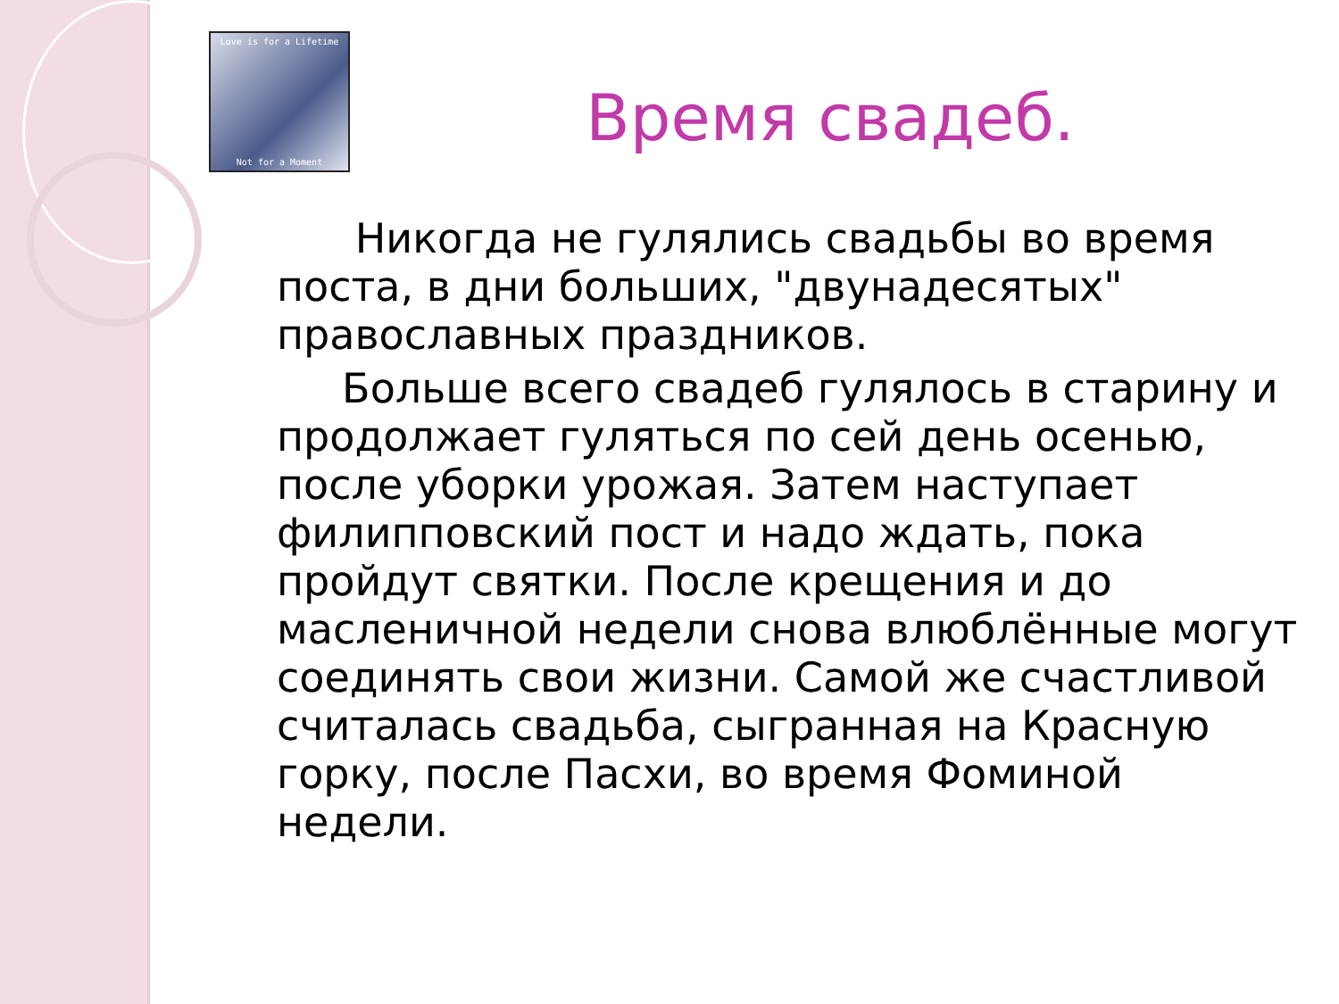Love is for a Lifetime
Not for a Moment
Время свадеб.
Никогда не гулялись свадьбы во время поста, в дни больших, "двунадесятых" православных праздников.
Больше всего свадеб гулялось в старину и продолжает гуляться по сей день осенью, после уборки урожая. Затем наступает филипповский пост и надо ждать, пока пройдут святки. После крещения и до масленичной недели снова влюблённые могут соединять свои жизни. Самой же счастливой считалась свадьба, сыгранная на Красную горку, после Пасхи, во время Фоминой недели.